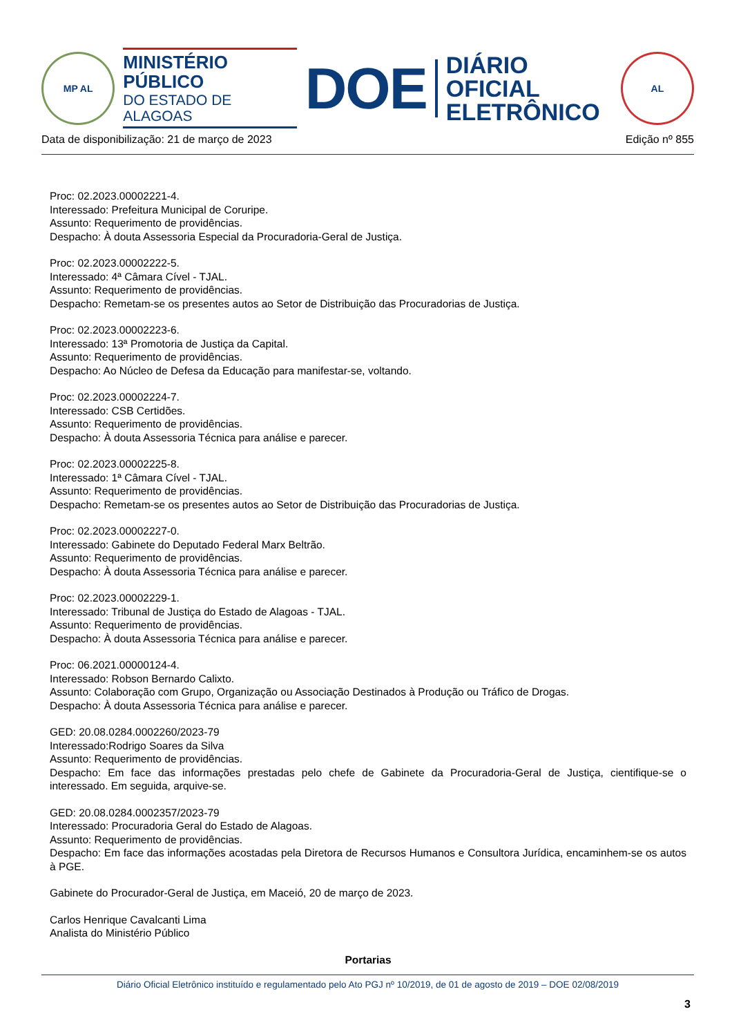MP AL
MINISTÉRIO PÚBLICO
DO ESTADO DE ALAGOAS
DOE
DIÁRIO OFICIAL
ELETRÔNICO
AL
Data de disponibilização: 21 de março de 2023 Edição nº 855
Proc: 02.2023.00002221-4.
Interessado: Prefeitura Municipal de Coruripe.
Assunto: Requerimento de providências.
Despacho: À douta Assessoria Especial da Procuradoria-Geral de Justiça.
Proc: 02.2023.00002222-5.
Interessado: 4ª Câmara Cível - TJAL.
Assunto: Requerimento de providências.
Despacho: Remetam-se os presentes autos ao Setor de Distribuição das Procuradorias de Justiça.
Proc: 02.2023.00002223-6.
Interessado: 13ª Promotoria de Justiça da Capital.
Assunto: Requerimento de providências.
Despacho: Ao Núcleo de Defesa da Educação para manifestar-se, voltando.
Proc: 02.2023.00002224-7.
Interessado: CSB Certidões.
Assunto: Requerimento de providências.
Despacho: À douta Assessoria Técnica para análise e parecer.
Proc: 02.2023.00002225-8.
Interessado: 1ª Câmara Cível - TJAL.
Assunto: Requerimento de providências.
Despacho: Remetam-se os presentes autos ao Setor de Distribuição das Procuradorias de Justiça.
Proc: 02.2023.00002227-0.
Interessado: Gabinete do Deputado Federal Marx Beltrão.
Assunto: Requerimento de providências.
Despacho: À douta Assessoria Técnica para análise e parecer.
Proc: 02.2023.00002229-1.
Interessado: Tribunal de Justiça do Estado de Alagoas - TJAL.
Assunto: Requerimento de providências.
Despacho: À douta Assessoria Técnica para análise e parecer.
Proc: 06.2021.00000124-4.
Interessado: Robson Bernardo Calixto.
Assunto: Colaboração com Grupo, Organização ou Associação Destinados à Produção ou Tráfico de Drogas.
Despacho: À douta Assessoria Técnica para análise e parecer.
GED: 20.08.0284.0002260/2023-79
Interessado:Rodrigo Soares da Silva
Assunto: Requerimento de providências.
Despacho: Em face das informações prestadas pelo chefe de Gabinete da Procuradoria-Geral de Justiça, cientifique-se o interessado. Em seguida, arquive-se.
GED: 20.08.0284.0002357/2023-79
Interessado: Procuradoria Geral do Estado de Alagoas.
Assunto: Requerimento de providências.
Despacho: Em face das informações acostadas pela Diretora de Recursos Humanos e Consultora Jurídica, encaminhem-se os autos à PGE.
Gabinete do Procurador-Geral de Justiça, em Maceió, 20 de março de 2023.
Carlos Henrique Cavalcanti Lima
Analista do Ministério Público
Portarias
Diário Oficial Eletrônico instituído e regulamentado pelo Ato PGJ nº 10/2019, de 01 de agosto de 2019 – DOE 02/08/2019
3